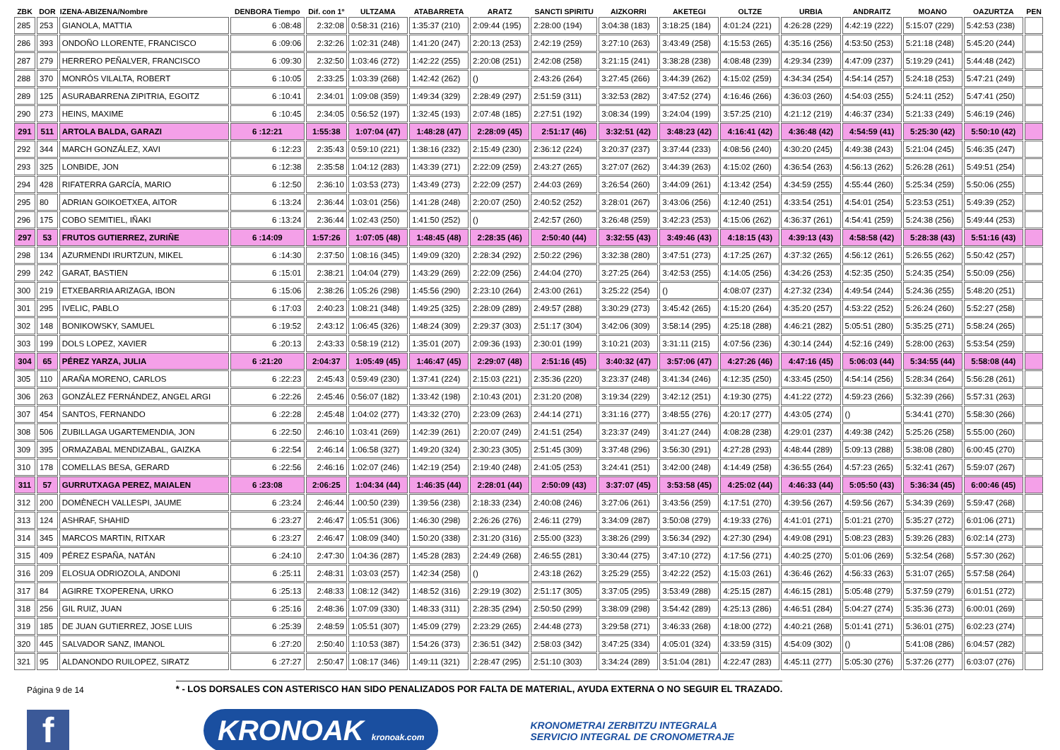| ZBK | DOR | IZENA-ABIZENA/Nombre | DENBORA Tiempo | Dif. con 1º | ULTZAMA | ATABARRETA | ARATZ | SANCTI SPIRITU | AIZKORRI | AKETEGI | OLTZE | URBIA | ANDRAITZ | MOANO | OAZURTZA | PEN |
| --- | --- | --- | --- | --- | --- | --- | --- | --- | --- | --- | --- | --- | --- | --- | --- | --- |
| 285 | 253 | GIANOLA, MATTIA | 6 :08:48 | 2:32:08 | 0:58:31 (216) | 1:35:37 (210) | 2:09:44 (195) | 2:28:00 (194) | 3:04:38 (183) | 3:18:25 (184) | 4:01:24 (221) | 4:26:28 (229) | 4:42:19 (222) | 5:15:07 (229) | 5:42:53 (238) | |
| 286 | 393 | ONDOÑO LLORENTE, FRANCISCO | 6 :09:06 | 2:32:26 | 1:02:31 (248) | 1:41:20 (247) | 2:20:13 (253) | 2:42:19 (259) | 3:27:10 (263) | 3:43:49 (258) | 4:15:53 (265) | 4:35:16 (256) | 4:53:50 (253) | 5:21:18 (248) | 5:45:20 (244) | |
| 287 | 279 | HERRERO PEÑALVER, FRANCISCO | 6 :09:30 | 2:32:50 | 1:03:46 (272) | 1:42:22 (255) | 2:20:08 (251) | 2:42:08 (258) | 3:21:15 (241) | 3:38:28 (238) | 4:08:48 (239) | 4:29:34 (239) | 4:47:09 (237) | 5:19:29 (241) | 5:44:48 (242) | |
| 288 | 370 | MONRÓS VILALTA, ROBERT | 6 :10:05 | 2:33:25 | 1:03:39 (268) | 1:42:42 (262) | () | 2:43:26 (264) | 3:27:45 (266) | 3:44:39 (262) | 4:15:02 (259) | 4:34:34 (254) | 4:54:14 (257) | 5:24:18 (253) | 5:47:21 (249) | |
| 289 | 125 | ASURABARRENA ZIPITRIA, EGOITZ | 6 :10:41 | 2:34:01 | 1:09:08 (359) | 1:49:34 (329) | 2:28:49 (297) | 2:51:59 (311) | 3:32:53 (282) | 3:47:52 (274) | 4:16:46 (266) | 4:36:03 (260) | 4:54:03 (255) | 5:24:11 (252) | 5:47:41 (250) | |
| 290 | 273 | HEINS, MAXIME | 6 :10:45 | 2:34:05 | 0:56:52 (197) | 1:32:45 (193) | 2:07:48 (185) | 2:27:51 (192) | 3:08:34 (199) | 3:24:04 (199) | 3:57:25 (210) | 4:21:12 (219) | 4:46:37 (234) | 5:21:33 (249) | 5:46:19 (246) | |
| 291 | 511 | ARTOLA BALDA, GARAZI | 6 :12:21 | 1:55:38 | 1:07:04 (47) | 1:48:28 (47) | 2:28:09 (45) | 2:51:17 (46) | 3:32:51 (42) | 3:48:23 (42) | 4:16:41 (42) | 4:36:48 (42) | 4:54:59 (41) | 5:25:30 (42) | 5:50:10 (42) | |
| 292 | 344 | MARCH GONZÁLEZ, XAVI | 6 :12:23 | 2:35:43 | 0:59:10 (221) | 1:38:16 (232) | 2:15:49 (230) | 2:36:12 (224) | 3:20:37 (237) | 3:37:44 (233) | 4:08:56 (240) | 4:30:20 (245) | 4:49:38 (243) | 5:21:04 (245) | 5:46:35 (247) | |
| 293 | 325 | LONBIDE, JON | 6 :12:38 | 2:35:58 | 1:04:12 (283) | 1:43:39 (271) | 2:22:09 (259) | 2:43:27 (265) | 3:27:07 (262) | 3:44:39 (263) | 4:15:02 (260) | 4:36:54 (263) | 4:56:13 (262) | 5:26:28 (261) | 5:49:51 (254) | |
| 294 | 428 | RIFATERRA GARCÍA, MARIO | 6 :12:50 | 2:36:10 | 1:03:53 (273) | 1:43:49 (273) | 2:22:09 (257) | 2:44:03 (269) | 3:26:54 (260) | 3:44:09 (261) | 4:13:42 (254) | 4:34:59 (255) | 4:55:44 (260) | 5:25:34 (259) | 5:50:06 (255) | |
| 295 | 80 | ADRIAN GOIKOETXEA, AITOR | 6 :13:24 | 2:36:44 | 1:03:01 (256) | 1:41:28 (248) | 2:20:07 (250) | 2:40:52 (252) | 3:28:01 (267) | 3:43:06 (256) | 4:12:40 (251) | 4:33:54 (251) | 4:54:01 (254) | 5:23:53 (251) | 5:49:39 (252) | |
| 296 | 175 | COBO SEMITIEL, IÑAKI | 6 :13:24 | 2:36:44 | 1:02:43 (250) | 1:41:50 (252) | () | 2:42:57 (260) | 3:26:48 (259) | 3:42:23 (253) | 4:15:06 (262) | 4:36:37 (261) | 4:54:41 (259) | 5:24:38 (256) | 5:49:44 (253) | |
| 297 | 53 | FRUTOS GUTIERREZ, ZURIÑE | 6 :14:09 | 1:57:26 | 1:07:05 (48) | 1:48:45 (48) | 2:28:35 (46) | 2:50:40 (44) | 3:32:55 (43) | 3:49:46 (43) | 4:18:15 (43) | 4:39:13 (43) | 4:58:58 (42) | 5:28:38 (43) | 5:51:16 (43) | |
| 298 | 134 | AZURMENDI IRURTZUN, MIKEL | 6 :14:30 | 2:37:50 | 1:08:16 (345) | 1:49:09 (320) | 2:28:34 (292) | 2:50:22 (296) | 3:32:38 (280) | 3:47:51 (273) | 4:17:25 (267) | 4:37:32 (265) | 4:56:12 (261) | 5:26:55 (262) | 5:50:42 (257) | |
| 299 | 242 | GARAT, BASTIEN | 6 :15:01 | 2:38:21 | 1:04:04 (279) | 1:43:29 (269) | 2:22:09 (256) | 2:44:04 (270) | 3:27:25 (264) | 3:42:53 (255) | 4:14:05 (256) | 4:34:26 (253) | 4:52:35 (250) | 5:24:35 (254) | 5:50:09 (256) | |
| 300 | 219 | ETXEBARRIA ARIZAGA, IBON | 6 :15:06 | 2:38:26 | 1:05:26 (298) | 1:45:56 (290) | 2:23:10 (264) | 2:43:00 (261) | 3:25:22 (254) | () | 4:08:07 (237) | 4:27:32 (234) | 4:49:54 (244) | 5:24:36 (255) | 5:48:20 (251) | |
| 301 | 295 | IVELIC, PABLO | 6 :17:03 | 2:40:23 | 1:08:21 (348) | 1:49:25 (325) | 2:28:09 (289) | 2:49:57 (288) | 3:30:29 (273) | 3:45:42 (265) | 4:15:20 (264) | 4:35:20 (257) | 4:53:22 (252) | 5:26:24 (260) | 5:52:27 (258) | |
| 302 | 148 | BONIKOWSKY, SAMUEL | 6 :19:52 | 2:43:12 | 1:06:45 (326) | 1:48:24 (309) | 2:29:37 (303) | 2:51:17 (304) | 3:42:06 (309) | 3:58:14 (295) | 4:25:18 (288) | 4:46:21 (282) | 5:05:51 (280) | 5:35:25 (271) | 5:58:24 (265) | |
| 303 | 199 | DOLS LOPEZ, XAVIER | 6 :20:13 | 2:43:33 | 0:58:19 (212) | 1:35:01 (207) | 2:09:36 (193) | 2:30:01 (199) | 3:10:21 (203) | 3:31:11 (215) | 4:07:56 (236) | 4:30:14 (244) | 4:52:16 (249) | 5:28:00 (263) | 5:53:54 (259) | |
| 304 | 65 | PÉREZ YARZA, JULIA | 6 :21:20 | 2:04:37 | 1:05:49 (45) | 1:46:47 (45) | 2:29:07 (48) | 2:51:16 (45) | 3:40:32 (47) | 3:57:06 (47) | 4:27:26 (46) | 4:47:16 (45) | 5:06:03 (44) | 5:34:55 (44) | 5:58:08 (44) | |
| 305 | 110 | ARAÑA MORENO, CARLOS | 6 :22:23 | 2:45:43 | 0:59:49 (230) | 1:37:41 (224) | 2:15:03 (221) | 2:35:36 (220) | 3:23:37 (248) | 3:41:34 (246) | 4:12:35 (250) | 4:33:45 (250) | 4:54:14 (256) | 5:28:34 (264) | 5:56:28 (261) | |
| 306 | 263 | GONZÁLEZ FERNÁNDEZ, ANGEL ARGI | 6 :22:26 | 2:45:46 | 0:56:07 (182) | 1:33:42 (198) | 2:10:43 (201) | 2:31:20 (208) | 3:19:34 (229) | 3:42:12 (251) | 4:19:30 (275) | 4:41:22 (272) | 4:59:23 (266) | 5:32:39 (266) | 5:57:31 (263) | |
| 307 | 454 | SANTOS, FERNANDO | 6 :22:28 | 2:45:48 | 1:04:02 (277) | 1:43:32 (270) | 2:23:09 (263) | 2:44:14 (271) | 3:31:16 (277) | 3:48:55 (276) | 4:20:17 (277) | 4:43:05 (274) | () | 5:34:41 (270) | 5:58:30 (266) | |
| 308 | 506 | ZUBILLAGA UGARTEMENDIA, JON | 6 :22:50 | 2:46:10 | 1:03:41 (269) | 1:42:39 (261) | 2:20:07 (249) | 2:41:51 (254) | 3:23:37 (249) | 3:41:27 (244) | 4:08:28 (238) | 4:29:01 (237) | 4:49:38 (242) | 5:25:26 (258) | 5:55:00 (260) | |
| 309 | 395 | ORMAZABAL MENDIZABAL, GAIZKA | 6 :22:54 | 2:46:14 | 1:06:58 (327) | 1:49:20 (324) | 2:30:23 (305) | 2:51:45 (309) | 3:37:48 (296) | 3:56:30 (291) | 4:27:28 (293) | 4:48:44 (289) | 5:09:13 (288) | 5:38:08 (280) | 6:00:45 (270) | |
| 310 | 178 | COMELLAS BESA, GERARD | 6 :22:56 | 2:46:16 | 1:02:07 (246) | 1:42:19 (254) | 2:19:40 (248) | 2:41:05 (253) | 3:24:41 (251) | 3:42:00 (248) | 4:14:49 (258) | 4:36:55 (264) | 4:57:23 (265) | 5:32:41 (267) | 5:59:07 (267) | |
| 311 | 57 | GURRUTXAGA PEREZ, MAIALEN | 6 :23:08 | 2:06:25 | 1:04:34 (44) | 1:46:35 (44) | 2:28:01 (44) | 2:50:09 (43) | 3:37:07 (45) | 3:53:58 (45) | 4:25:02 (44) | 4:46:33 (44) | 5:05:50 (43) | 5:36:34 (45) | 6:00:46 (45) | |
| 312 | 200 | DOMÈNECH VALLESPI, JAUME | 6 :23:24 | 2:46:44 | 1:00:50 (239) | 1:39:56 (238) | 2:18:33 (234) | 2:40:08 (246) | 3:27:06 (261) | 3:43:56 (259) | 4:17:51 (270) | 4:39:56 (267) | 4:59:56 (267) | 5:34:39 (269) | 5:59:47 (268) | |
| 313 | 124 | ASHRAF, SHAHID | 6 :23:27 | 2:46:47 | 1:05:51 (306) | 1:46:30 (298) | 2:26:26 (276) | 2:46:11 (279) | 3:34:09 (287) | 3:50:08 (279) | 4:19:33 (276) | 4:41:01 (271) | 5:01:21 (270) | 5:35:27 (272) | 6:01:06 (271) | |
| 314 | 345 | MARCOS MARTIN, RITXAR | 6 :23:27 | 2:46:47 | 1:08:09 (340) | 1:50:20 (338) | 2:31:20 (316) | 2:55:00 (323) | 3:38:26 (299) | 3:56:34 (292) | 4:27:30 (294) | 4:49:08 (291) | 5:08:23 (283) | 5:39:26 (283) | 6:02:14 (273) | |
| 315 | 409 | PÉREZ ESPAÑA, NATÁN | 6 :24:10 | 2:47:30 | 1:04:36 (287) | 1:45:28 (283) | 2:24:49 (268) | 2:46:55 (281) | 3:30:44 (275) | 3:47:10 (272) | 4:17:56 (271) | 4:40:25 (270) | 5:01:06 (269) | 5:32:54 (268) | 5:57:30 (262) | |
| 316 | 209 | ELOSUA ODRIOZOLA, ANDONI | 6 :25:11 | 2:48:31 | 1:03:03 (257) | 1:42:34 (258) | () | 2:43:18 (262) | 3:25:29 (255) | 3:42:22 (252) | 4:15:03 (261) | 4:36:46 (262) | 4:56:33 (263) | 5:31:07 (265) | 5:57:58 (264) | |
| 317 | 84 | AGIRRE TXOPERENA, URKO | 6 :25:13 | 2:48:33 | 1:08:12 (342) | 1:48:52 (316) | 2:29:19 (302) | 2:51:17 (305) | 3:37:05 (295) | 3:53:49 (288) | 4:25:15 (287) | 4:46:15 (281) | 5:05:48 (279) | 5:37:59 (279) | 6:01:51 (272) | |
| 318 | 256 | GIL RUIZ, JUAN | 6 :25:16 | 2:48:36 | 1:07:09 (330) | 1:48:33 (311) | 2:28:35 (294) | 2:50:50 (299) | 3:38:09 (298) | 3:54:42 (289) | 4:25:13 (286) | 4:46:51 (284) | 5:04:27 (274) | 5:35:36 (273) | 6:00:01 (269) | |
| 319 | 185 | DE JUAN GUTIERREZ, JOSE LUIS | 6 :25:39 | 2:48:59 | 1:05:51 (307) | 1:45:09 (279) | 2:23:29 (265) | 2:44:48 (273) | 3:29:58 (271) | 3:46:33 (268) | 4:18:00 (272) | 4:40:21 (268) | 5:01:41 (271) | 5:36:01 (275) | 6:02:23 (274) | |
| 320 | 445 | SALVADOR SANZ, IMANOL | 6 :27:20 | 2:50:40 | 1:10:53 (387) | 1:54:26 (373) | 2:36:51 (342) | 2:58:03 (342) | 3:47:25 (334) | 4:05:01 (324) | 4:33:59 (315) | 4:54:09 (302) | () | 5:41:08 (286) | 6:04:57 (282) | |
| 321 | 95 | ALDANONDO RUILOPEZ, SIRATZ | 6 :27:27 | 2:50:47 | 1:08:17 (346) | 1:49:11 (321) | 2:28:47 (295) | 2:51:10 (303) | 3:34:24 (289) | 3:51:04 (281) | 4:22:47 (283) | 4:45:11 (277) | 5:05:30 (276) | 5:37:26 (277) | 6:03:07 (276) | |
Página 9 de 14
* - LOS DORSALES CON ASTERISCO HAN SIDO PENALIZADOS POR FALTA DE MATERIAL, AYUDA EXTERNA O NO SEGUIR EL TRAZADO.
f
KRONOAK kronoak.com
KRONOMETRAI ZERBITZU INTEGRALA
SERVICIO INTEGRAL DE CRONOMETRAJE